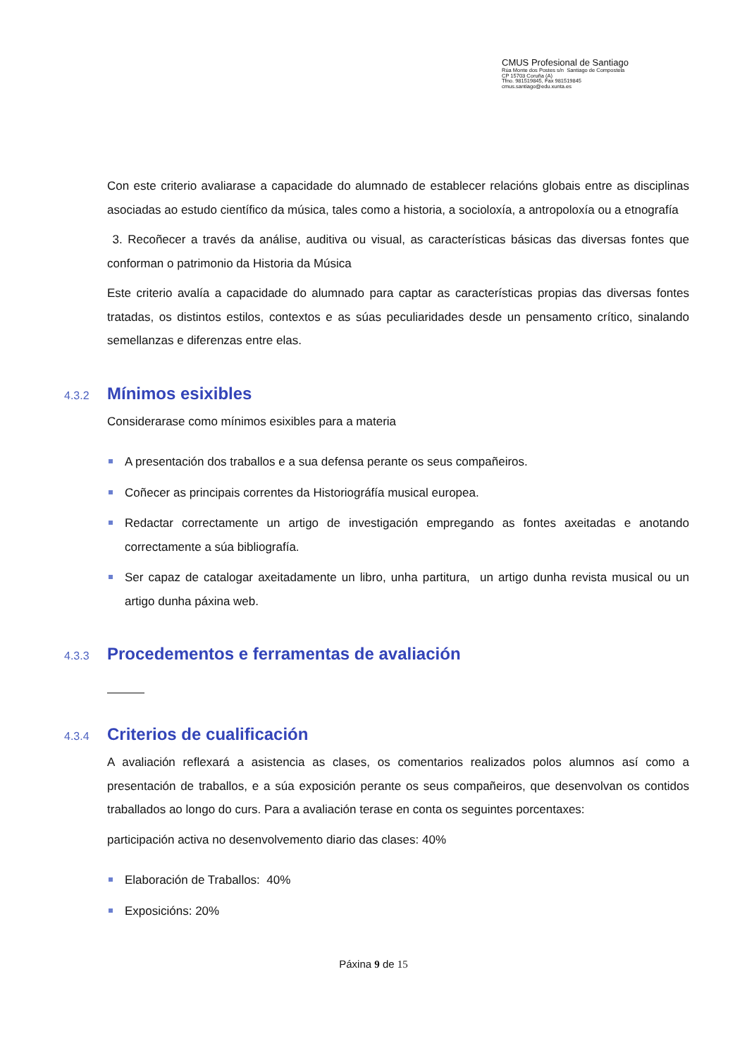CMUS Profesional de Santiago
Rúa Monte dos Postes s/n Santiago de Compostela
CP 15703 Coruña (A)
Tfno. 981519845, Fax 981519845
cmus.santiago@edu.xunta.es
Con este criterio avaliarase a capacidade do alumnado de establecer relacións globais entre as disciplinas asociadas ao estudo científico da música, tales como a historia, a socioloxía, a antropoloxía ou a etnografía
3. Recoñecer a través da análise, auditiva ou visual, as características básicas das diversas fontes que conforman o patrimonio da Historia da Música
Este criterio avalía a capacidade do alumnado para captar as características propias das diversas fontes tratadas, os distintos estilos, contextos e as súas peculiaridades desde un pensamento crítico, sinalando semellanzas e diferenzas entre elas.
4.3.2 Mínimos esixibles
Considerarase como mínimos esixibles para a materia
A presentación dos traballos e a sua defensa perante os seus compañeiros.
Coñecer as principais correntes da Historiográfía musical europea.
Redactar correctamente un artigo de investigación empregando as fontes axeitadas e anotando correctamente a súa bibliografía.
Ser capaz de catalogar axeitadamente un libro, unha partitura, un artigo dunha revista musical ou un artigo dunha páxina web.
4.3.3 Procedementos e ferramentas de avaliación
4.3.4 Criterios de cualificación
A avaliación reflexará a asistencia as clases, os comentarios realizados polos alumnos así como a presentación de traballos, e a súa exposición perante os seus compañeiros, que desenvolvan os contidos traballados ao longo do curs. Para a avaliación terase en conta os seguintes porcentaxes:
participación activa no desenvolvemento diario das clases: 40%
Elaboración de Traballos: 40%
Exposicións: 20%
Páxina 9 de 15